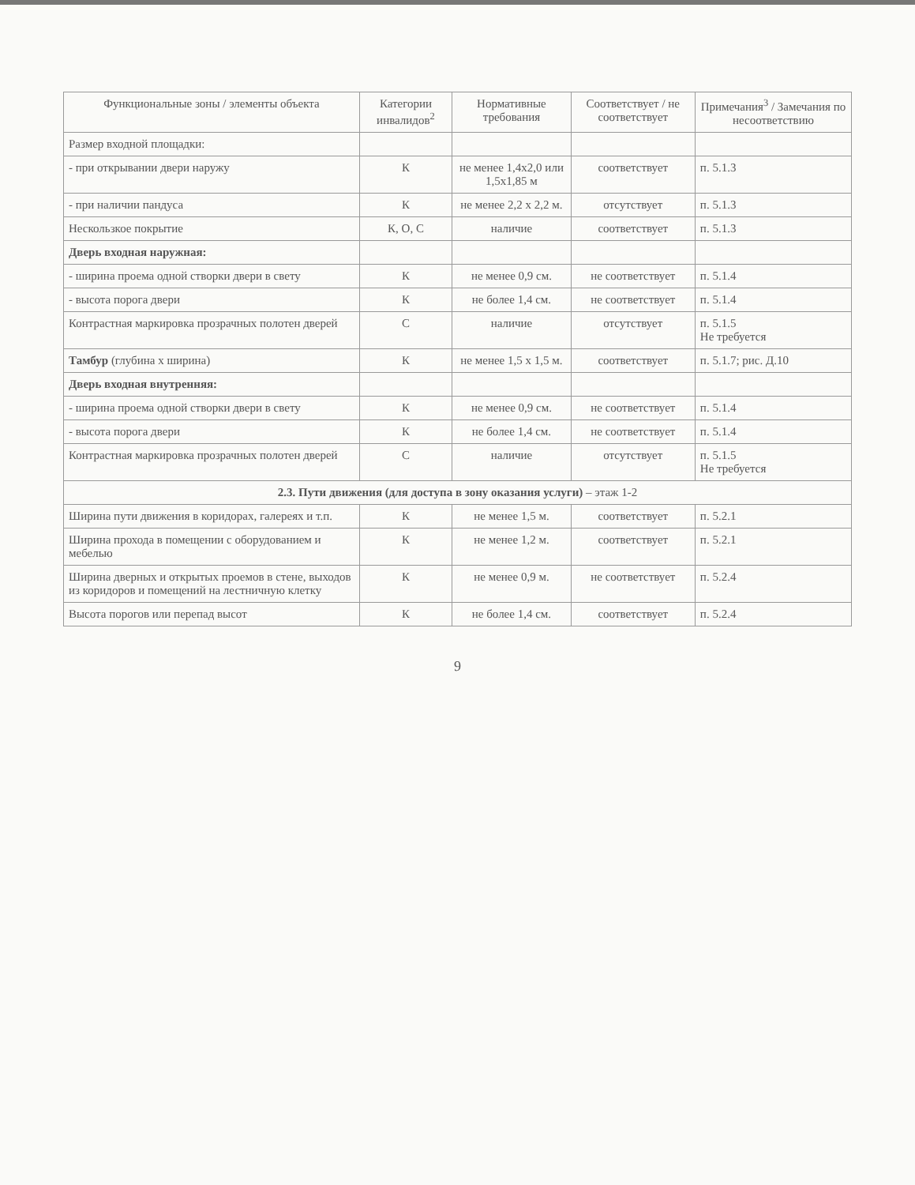| Функциональные зоны / элементы объекта | Категории инвалидов<sup>2</sup> | Нормативные требования | Соответствует / не соответствует | Примечания<sup>3</sup> / Замечания по несоответствию |
| --- | --- | --- | --- | --- |
| Размер входной площадки: | | | | |
| - при открывании двери наружу | К | не менее 1,4х2,0 или 1,5х1,85 м | соответствует | п. 5.1.3 |
| - при наличии пандуса | К | не менее 2,2 х 2,2 м. | отсутствует | п. 5.1.3 |
| Нескользкое покрытие | К, О, С | наличие | соответствует | п. 5.1.3 |
| Дверь входная наружная: | | | | |
| - ширина проема одной створки двери в свету | К | не менее 0,9 см. | не соответствует | п. 5.1.4 |
| - высота порога двери | К | не более 1,4 см. | не соответствует | п. 5.1.4 |
| Контрастная маркировка прозрачных полотен дверей | С | наличие | отсутствует | п. 5.1.5 Не требуется |
| Тамбур (глубина х ширина) | К | не менее 1,5 х 1,5 м. | соответствует | п. 5.1.7; рис. Д.10 |
| Дверь входная внутренняя: | | | | |
| - ширина проема одной створки двери в свету | К | не менее 0,9 см. | не соответствует | п. 5.1.4 |
| - высота порога двери | К | не более 1,4 см. | не соответствует | п. 5.1.4 |
| Контрастная маркировка прозрачных полотен дверей | С | наличие | отсутствует | п. 5.1.5 Не требуется |
| 2.3. Пути движения (для доступа в зону оказания услуги) – этаж 1-2 | | | | |
| Ширина пути движения в коридорах, галереях и т.п. | К | не менее 1,5 м. | соответствует | п. 5.2.1 |
| Ширина прохода в помещении с оборудованием и мебелью | К | не менее 1,2 м. | соответствует | п. 5.2.1 |
| Ширина дверных и открытых проемов в стене, выходов из коридоров и помещений на лестничную клетку | К | не менее 0,9 м. | не соответствует | п. 5.2.4 |
| Высота порогов или перепад высот | К | не более 1,4 см. | соответствует | п. 5.2.4 |
9